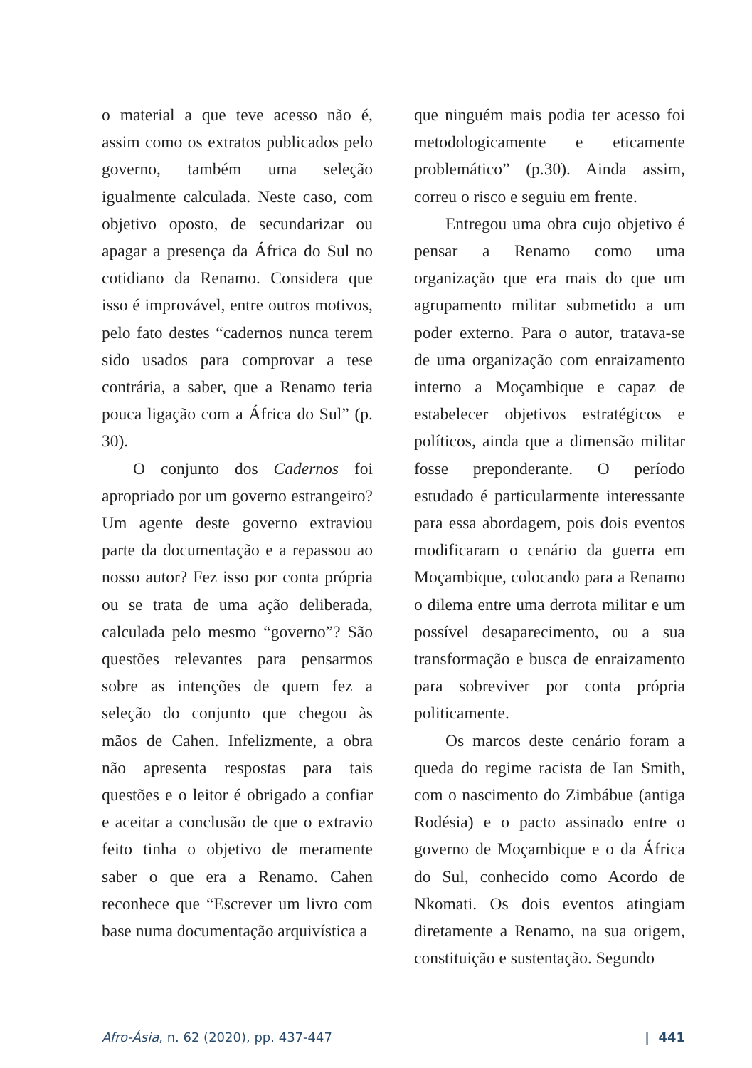o material a que teve acesso não é, assim como os extratos publicados pelo governo, também uma seleção igualmente calculada. Neste caso, com objetivo oposto, de secundarizar ou apagar a presença da África do Sul no cotidiano da Renamo. Considera que isso é improvável, entre outros motivos, pelo fato destes “cadernos nunca terem sido usados para comprovar a tese contrária, a saber, que a Renamo teria pouca ligação com a África do Sul” (p. 30).
O conjunto dos Cadernos foi apropriado por um governo estrangeiro? Um agente deste governo extraviou parte da documentação e a repassou ao nosso autor? Fez isso por conta própria ou se trata de uma ação deliberada, calculada pelo mesmo “governo”? São questões relevantes para pensarmos sobre as intenções de quem fez a seleção do conjunto que chegou às mãos de Cahen. Infelizmente, a obra não apresenta respostas para tais questões e o leitor é obrigado a confiar e aceitar a conclusão de que o extravio feito tinha o objetivo de meramente saber o que era a Renamo. Cahen reconhece que “Escrever um livro com base numa documentação arquivística a
que ninguém mais podia ter acesso foi metodologicamente e eticamente problemático” (p.30). Ainda assim, correu o risco e seguiu em frente.
Entregou uma obra cujo objetivo é pensar a Renamo como uma organização que era mais do que um agrupamento militar submetido a um poder externo. Para o autor, tratava-se de uma organização com enraizamento interno a Moçambique e capaz de estabelecer objetivos estratégicos e políticos, ainda que a dimensão militar fosse preponderante. O período estudado é particularmente interessante para essa abordagem, pois dois eventos modificaram o cenário da guerra em Moçambique, colocando para a Renamo o dilema entre uma derrota militar e um possível desaparecimento, ou a sua transformação e busca de enraizamento para sobreviver por conta própria politicamente.
Os marcos deste cenário foram a queda do regime racista de Ian Smith, com o nascimento do Zimbábue (antiga Rodésia) e o pacto assinado entre o governo de Moçambique e o da África do Sul, conhecido como Acordo de Nkomati. Os dois eventos atingiam diretamente a Renamo, na sua origem, constituição e sustentação. Segundo
Afro-Ásia, n. 62 (2020), pp. 437-447 | 441